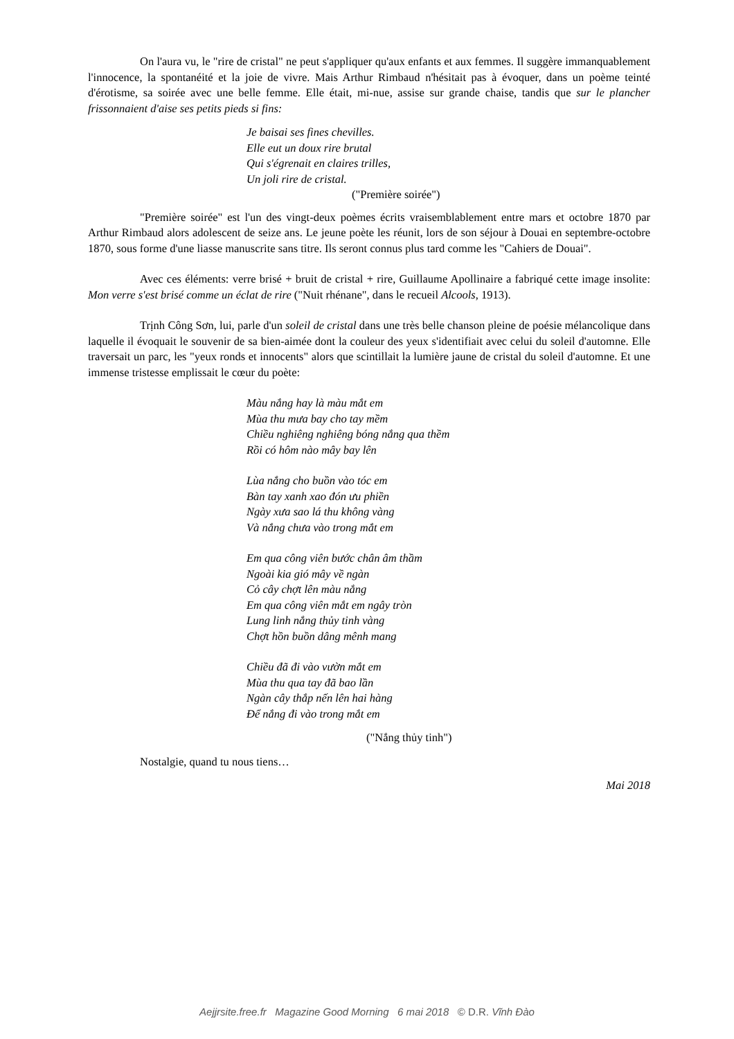On l'aura vu, le "rire de cristal" ne peut s'appliquer qu'aux enfants et aux femmes. Il suggère immanquablement l'innocence, la spontanéité et la joie de vivre. Mais Arthur Rimbaud n'hésitait pas à évoquer, dans un poème teinté d'érotisme, sa soirée avec une belle femme. Elle était, mi-nue, assise sur grande chaise, tandis que sur le plancher frissonnaient d'aise ses petits pieds si fins:
Je baisai ses fines chevilles.
Elle eut un doux rire brutal
Qui s'égrenait en claires trilles,
Un joli rire de cristal.
("Première soirée")
"Première soirée" est l'un des vingt-deux poèmes écrits vraisemblablement entre mars et octobre 1870 par Arthur Rimbaud alors adolescent de seize ans. Le jeune poète les réunit, lors de son séjour à Douai en septembre-octobre 1870, sous forme d'une liasse manuscrite sans titre. Ils seront connus plus tard comme les "Cahiers de Douai".
Avec ces éléments: verre brisé + bruit de cristal + rire, Guillaume Apollinaire a fabriqué cette image insolite: Mon verre s'est brisé comme un éclat de rire ("Nuit rhénane", dans le recueil Alcools, 1913).
Trịnh Công Sơn, lui, parle d'un soleil de cristal dans une très belle chanson pleine de poésie mélancolique dans laquelle il évoquait le souvenir de sa bien-aimée dont la couleur des yeux s'identifiait avec celui du soleil d'automne. Elle traversait un parc, les "yeux ronds et innocents" alors que scintillait la lumière jaune de cristal du soleil d'automne. Et une immense tristesse emplissait le cœur du poète:
Màu nắng hay là màu mắt em
Mùa thu mưa bay cho tay mềm
Chiều nghiêng nghiêng bóng nắng qua thềm
Rồi có hôm nào mây bay lên
Lùa nắng cho buồn vào tóc em
Bàn tay xanh xao đón ưu phiền
Ngày xưa sao lá thu không vàng
Và nắng chưa vào trong mắt em
Em qua công viên bước chân âm thầm
Ngoài kia gió mây về ngàn
Cỏ cây chợt lên màu nắng
Em qua công viên mắt em ngây tròn
Lung linh nắng thủy tinh vàng
Chợt hồn buồn dâng mênh mang
Chiều đã đi vào vườn mắt em
Mùa thu qua tay đã bao lần
Ngàn cây thắp nến lên hai hàng
Để nắng đi vào trong mắt em
("Nắng thủy tinh")
Nostalgie, quand tu nous tiens…
Mai 2018
Aejjrsite.free.fr Magazine Good Morning 6 mai 2018 © D.R. Vĩnh Đào